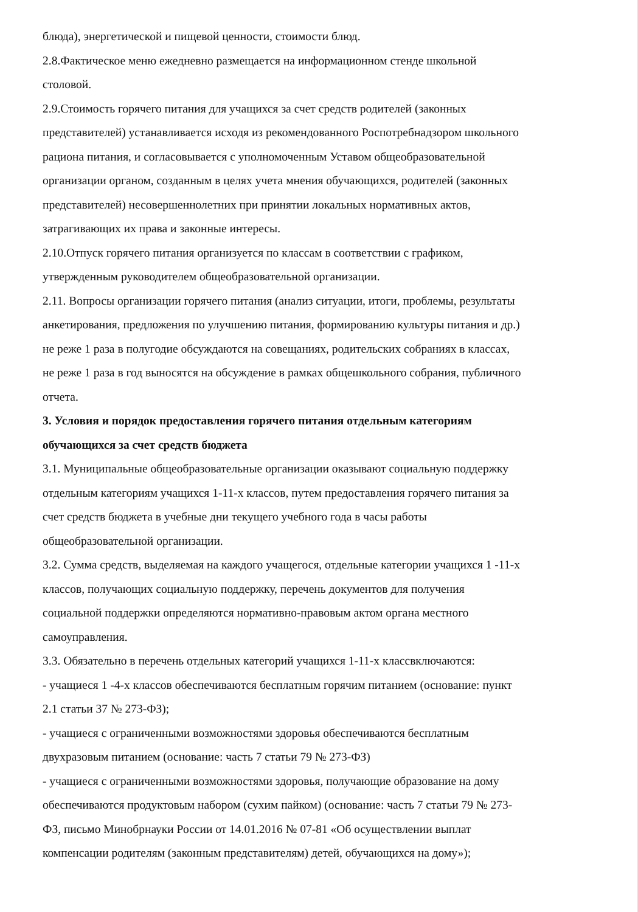блюда), энергетической и пищевой ценности, стоимости блюд.
2.8.Фактическое меню ежедневно размещается на информационном стенде школьной столовой.
2.9.Стоимость горячего питания для учащихся за счет средств родителей (законных представителей) устанавливается исходя из рекомендованного Роспотребнадзором школьного рациона питания, и согласовывается с уполномоченным Уставом общеобразовательной организации органом, созданным в целях учета мнения обучающихся, родителей (законных представителей) несовершеннолетних при принятии локальных нормативных актов, затрагивающих их права и законные интересы.
2.10.Отпуск горячего питания организуется по классам в соответствии с графиком, утвержденным руководителем общеобразовательной организации.
2.11. Вопросы организации горячего питания (анализ ситуации, итоги, проблемы, результаты анкетирования, предложения по улучшению питания, формированию культуры питания и др.) не реже 1 раза в полугодие обсуждаются на совещаниях, родительских собраниях в классах, не реже 1 раза в год выносятся на обсуждение в рамках общешкольного собрания, публичного отчета.
3. Условия и порядок предоставления горячего питания отдельным категориям обучающихся за счет средств бюджета
3.1. Муниципальные общеобразовательные организации оказывают социальную поддержку отдельным категориям учащихся 1-11-х классов, путем предоставления горячего питания за счет средств бюджета в учебные дни текущего учебного года в часы работы общеобразовательной организации.
3.2. Сумма средств, выделяемая на каждого учащегося, отдельные категории учащихся 1 -11-х классов, получающих социальную поддержку, перечень документов для получения социальной поддержки определяются нормативно-правовым актом органа местного самоуправления.
3.3. Обязательно в перечень отдельных категорий учащихся 1-11-х классвключаются:
- учащиеся 1 -4-х классов обеспечиваются бесплатным горячим питанием (основание: пункт 2.1 статьи 37 № 273-ФЗ);
- учащиеся с ограниченными возможностями здоровья обеспечиваются бесплатным двухразовым питанием (основание: часть 7 статьи 79 № 273-ФЗ)
- учащиеся с ограниченными возможностями здоровья, получающие образование на дому обеспечиваются продуктовым набором (сухим пайком) (основание: часть 7 статьи 79 № 273-ФЗ, письмо Минобрнауки России от 14.01.2016 № 07-81 «Об осуществлении выплат компенсации родителям (законным представителям) детей, обучающихся на дому»);